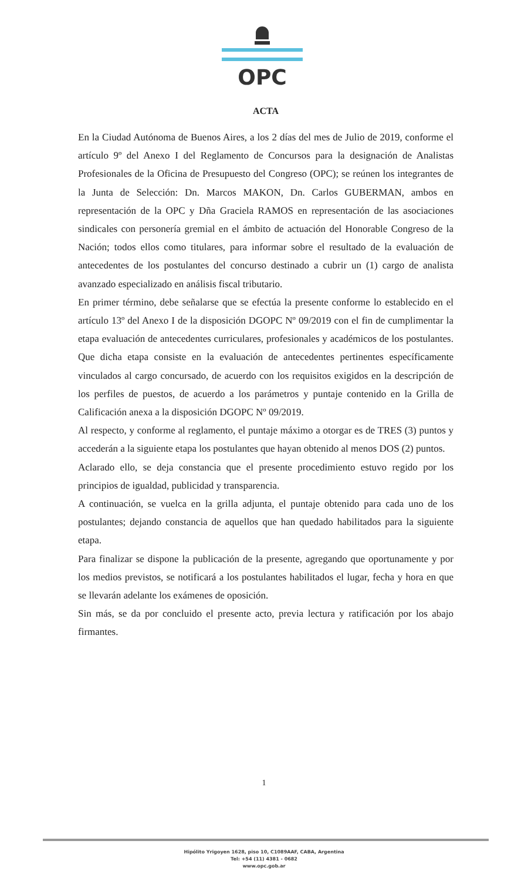OPC
ACTA
En la Ciudad Autónoma de Buenos Aires, a los 2 días del mes de Julio de 2019, conforme el artículo 9º del Anexo I del Reglamento de Concursos para la designación de Analistas Profesionales de la Oficina de Presupuesto del Congreso (OPC); se reúnen los integrantes de la Junta de Selección: Dn. Marcos MAKON, Dn. Carlos GUBERMAN, ambos en representación de la OPC y Dña Graciela RAMOS en representación de las asociaciones sindicales con personería gremial en el ámbito de actuación del Honorable Congreso de la Nación; todos ellos como titulares, para informar sobre el resultado de la evaluación de antecedentes de los postulantes del concurso destinado a cubrir un (1) cargo de analista avanzado especializado en análisis fiscal tributario.
En primer término, debe señalarse que se efectúa la presente conforme lo establecido en el artículo 13º del Anexo I de la disposición DGOPC Nº 09/2019 con el fin de cumplimentar la etapa evaluación de antecedentes curriculares, profesionales y académicos de los postulantes. Que dicha etapa consiste en la evaluación de antecedentes pertinentes específicamente vinculados al cargo concursado, de acuerdo con los requisitos exigidos en la descripción de los perfiles de puestos, de acuerdo a los parámetros y puntaje contenido en la Grilla de Calificación anexa a la disposición DGOPC Nº 09/2019.
Al respecto, y conforme al reglamento, el puntaje máximo a otorgar es de TRES (3) puntos y accederán a la siguiente etapa los postulantes que hayan obtenido al menos DOS (2) puntos.
Aclarado ello, se deja constancia que el presente procedimiento estuvo regido por los principios de igualdad, publicidad y transparencia.
A continuación, se vuelca en la grilla adjunta, el puntaje obtenido para cada uno de los postulantes; dejando constancia de aquellos que han quedado habilitados para la siguiente etapa.
Para finalizar se dispone la publicación de la presente, agregando que oportunamente y por los medios previstos, se notificará a los postulantes habilitados el lugar, fecha y hora en que se llevarán adelante los exámenes de oposición.
Sin más, se da por concluido el presente acto, previa lectura y ratificación por los abajo firmantes.
1
Hipólito Yrigoyen 1628, piso 10, C1089AAF, CABA, Argentina
Tel: +54 (11) 4381 - 0682
www.opc.gob.ar